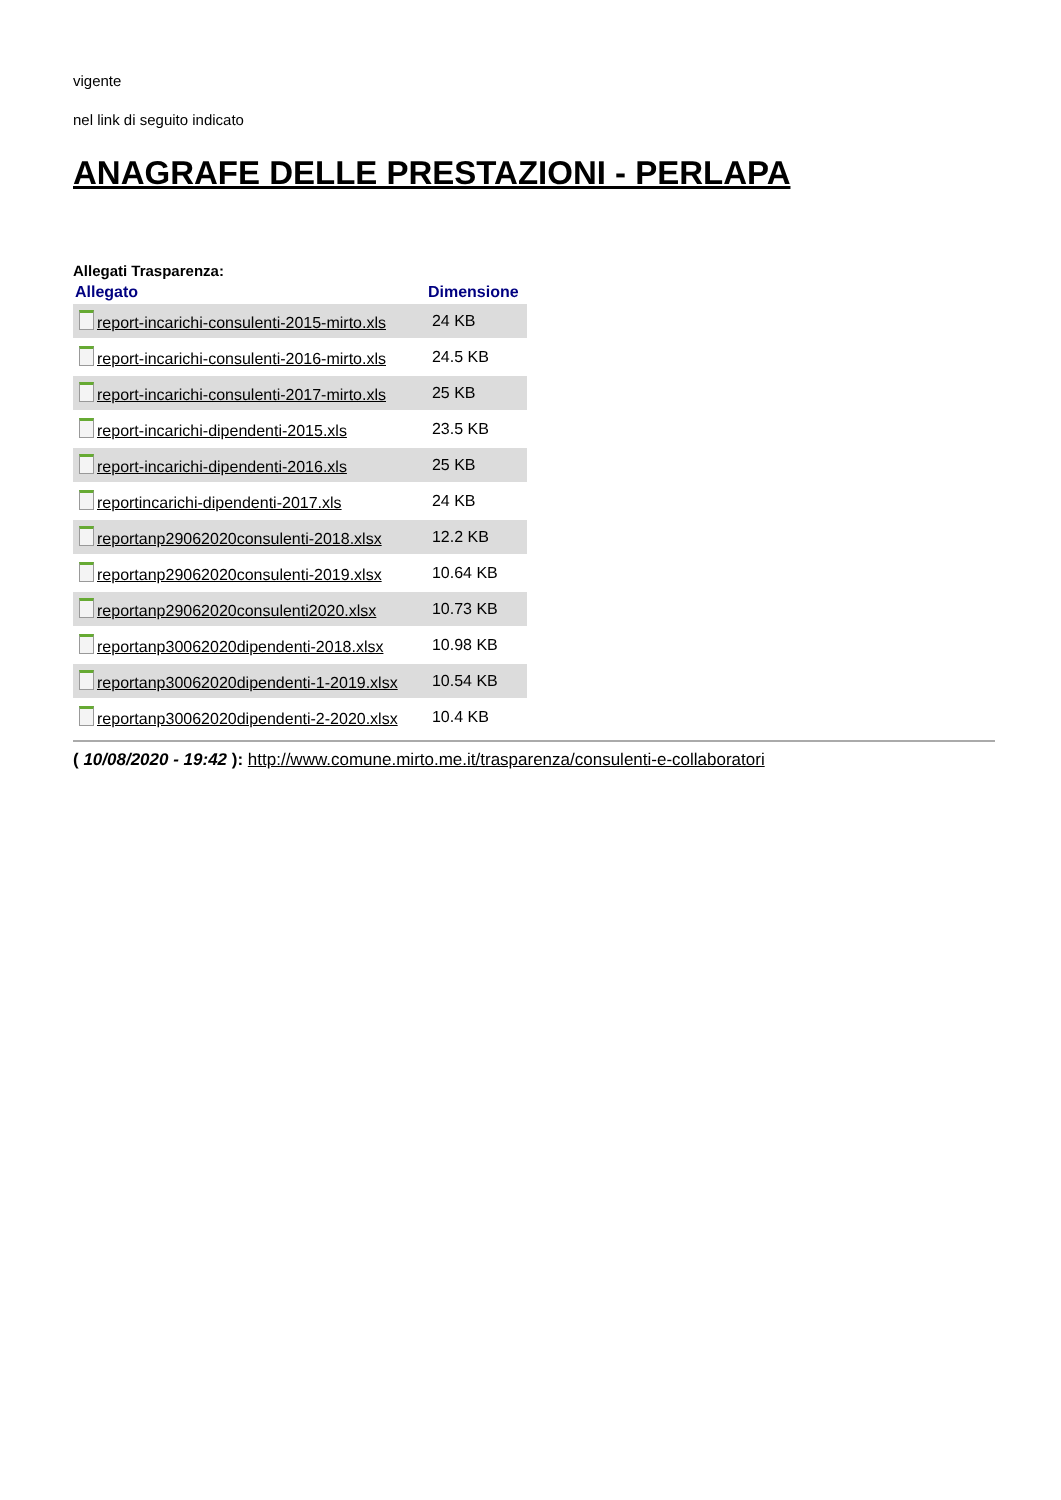vigente
nel link di seguito indicato
ANAGRAFE DELLE PRESTAZIONI - PERLAPA
Allegati Trasparenza:
| Allegato | Dimensione |
| --- | --- |
| report-incarichi-consulenti-2015-mirto.xls | 24 KB |
| report-incarichi-consulenti-2016-mirto.xls | 24.5 KB |
| report-incarichi-consulenti-2017-mirto.xls | 25 KB |
| report-incarichi-dipendenti-2015.xls | 23.5 KB |
| report-incarichi-dipendenti-2016.xls | 25 KB |
| reportincarichi-dipendenti-2017.xls | 24 KB |
| reportanp29062020consulenti-2018.xlsx | 12.2 KB |
| reportanp29062020consulenti-2019.xlsx | 10.64 KB |
| reportanp29062020consulenti2020.xlsx | 10.73 KB |
| reportanp30062020dipendenti-2018.xlsx | 10.98 KB |
| reportanp30062020dipendenti-1-2019.xlsx | 10.54 KB |
| reportanp30062020dipendenti-2-2020.xlsx | 10.4 KB |
( 10/08/2020 - 19:42 ): http://www.comune.mirto.me.it/trasparenza/consulenti-e-collaboratori